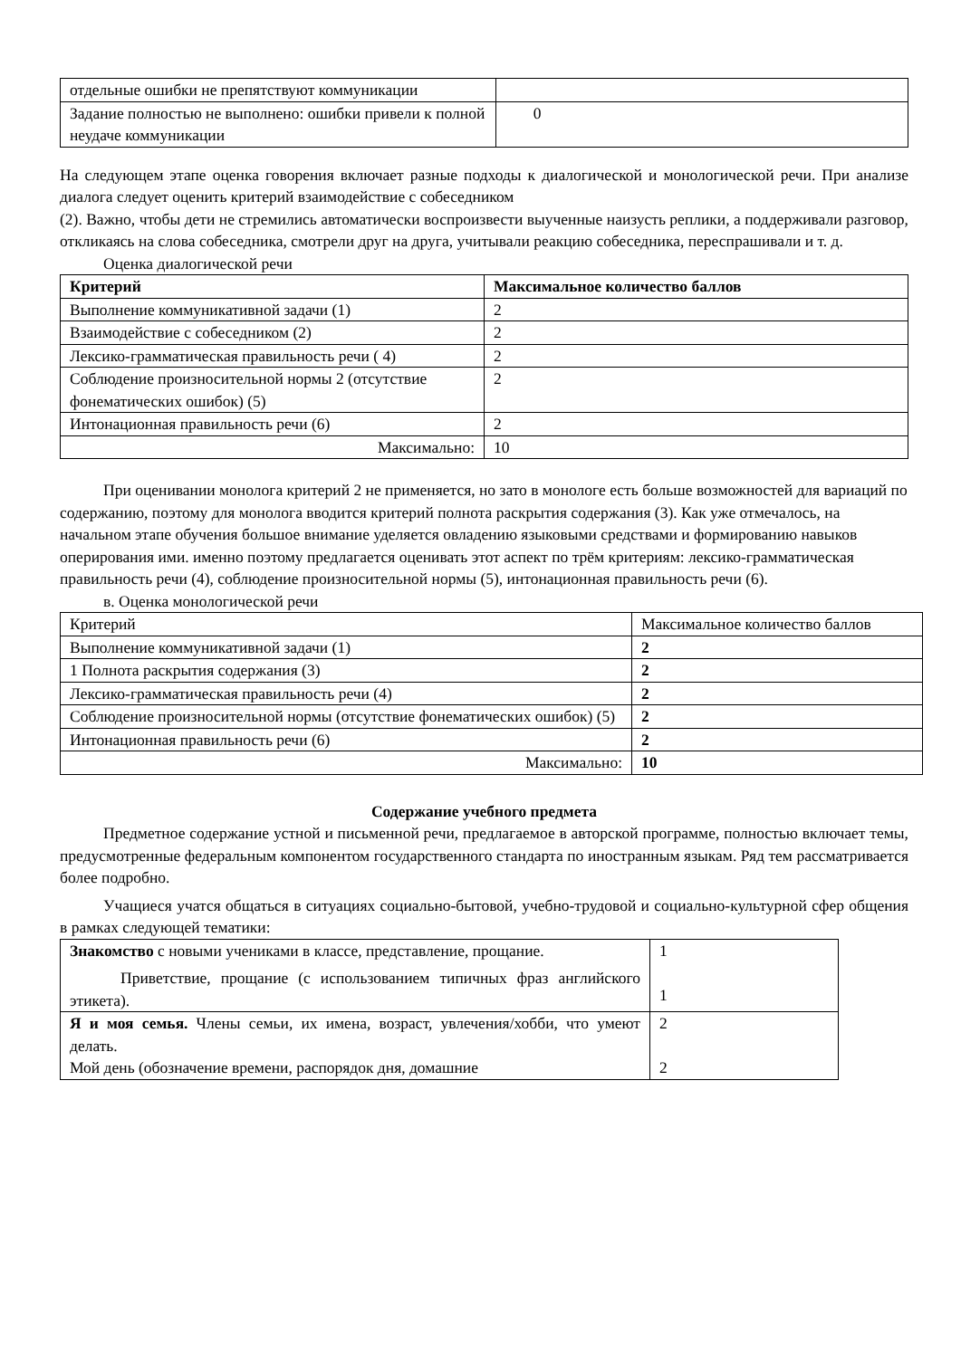| отдельные ошибки не препятствуют коммуникации | |
| Задание полностью не выполнено: ошибки привели к полной неудаче коммуникации | 0 |
На следующем этапе оценка говорения включает разные подходы к диалогической и монологической речи. При анализе диалога следует оценить критерий взаимодействие с собеседником
(2). Важно, чтобы дети не стремились автоматически воспроизвести выученные наизусть реплики, а поддерживали разговор, откликаясь на слова собеседника, смотрели друг на друга, учитывали реакцию собеседника, переспрашивали и т. д.
Оценка диалогической речи
| Критерий | Максимальное количество баллов |
| --- | --- |
| Выполнение коммуникативной задачи (1) | 2 |
| Взаимодействие с собеседником (2) | 2 |
| Лексико-грамматическая правильность речи ( 4) | 2 |
| Соблюдение произносительной нормы 2 (отсутствие фонематических ошибок) (5) | 2 |
| Интонационная правильность речи (6) | 2 |
| Максимально: | 10 |
При оценивании монолога критерий 2 не применяется, но зато в монологе есть больше возможностей для вариаций по содержанию, поэтому для монолога вводится критерий полнота раскрытия содержания (3). Как уже отмечалось, на начальном этапе обучения большое внимание уделяется овладению языковыми средствами и формированию навыков оперирования ими. именно поэтому предлагается оценивать этот аспект по трём критериям: лексико-грамматическая правильность речи (4), соблюдение произносительной нормы (5), интонационная правильность речи (6).
в. Оценка монологической речи
| Критерий | Максимальное количество баллов |
| Выполнение коммуникативной задачи (1) | 2 |
| 1 Полнота раскрытия содержания (3) | 2 |
| Лексико-грамматическая правильность речи (4) | 2 |
| Соблюдение произносительной нормы (отсутствие фонематических ошибок) (5) | 2 |
| Интонационная правильность речи (6) | 2 |
| Максимально: | 10 |
Содержание учебного предмета
Предметное содержание устной и письменной речи, предлагаемое в авторской программе, полностью включает темы, предусмотренные федеральным компонентом государственного стандарта по иностранным языкам. Ряд тем рассматривается более подробно.
Учащиеся учатся общаться в ситуациях социально-бытовой, учебно-трудовой и социально-культурной сфер общения в рамках следующей тематики:
| Знакомство с новыми учениками в классе, представление, прощание. Приветствие, прощание (с использованием типичных фраз английского этикета). | 1 1 |
| Я и моя семья. Члены семьи, их имена, возраст, увлечения/хобби, что умеют делать. Мой день (обозначение времени, распорядок дня, домашние | 2 2 |